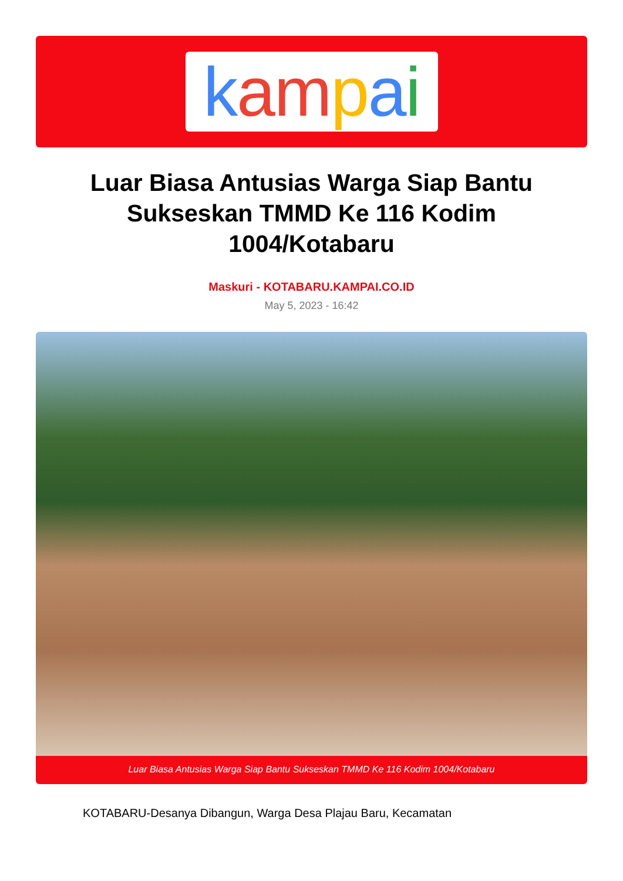kampai
Luar Biasa Antusias Warga Siap Bantu Sukseskan TMMD Ke 116 Kodim 1004/Kotabaru
Maskuri - KOTABARU.KAMPAI.CO.ID
May 5, 2023 - 16:42
Luar Biasa Antusias Warga Siap Bantu Sukseskan TMMD Ke 116 Kodim 1004/Kotabaru
KOTABARU-Desanya Dibangun, Warga Desa Plajau Baru, Kecamatan